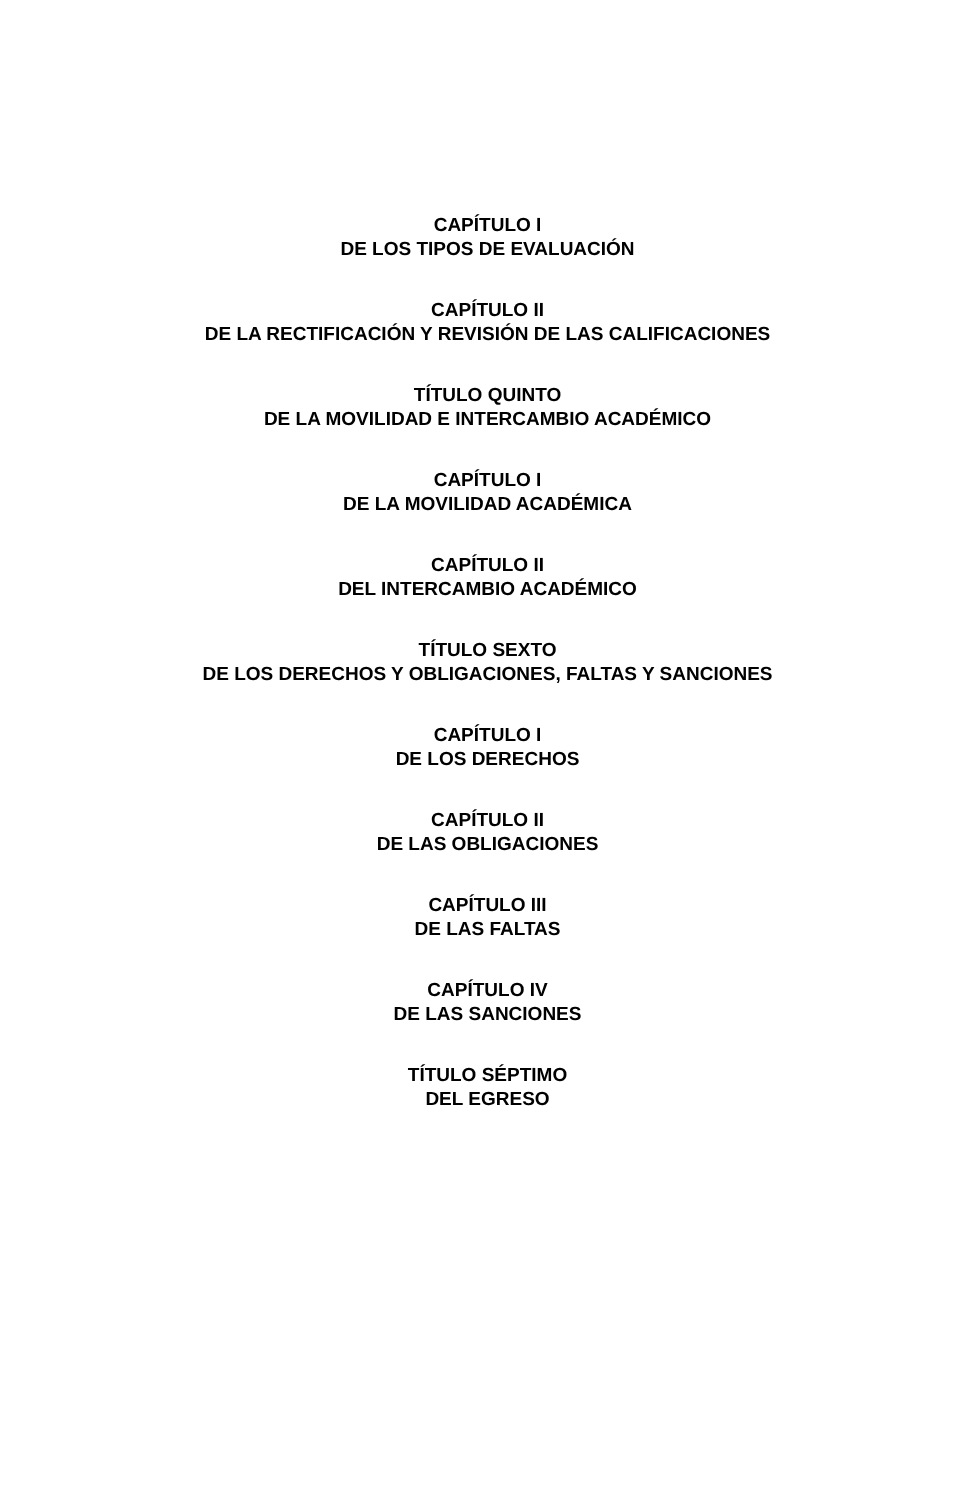CAPÍTULO I
DE LOS TIPOS DE EVALUACIÓN
CAPÍTULO II
DE LA RECTIFICACIÓN Y REVISIÓN DE LAS CALIFICACIONES
TÍTULO QUINTO
DE LA MOVILIDAD E INTERCAMBIO ACADÉMICO
CAPÍTULO I
DE LA MOVILIDAD ACADÉMICA
CAPÍTULO II
DEL INTERCAMBIO ACADÉMICO
TÍTULO SEXTO
DE LOS DERECHOS Y OBLIGACIONES, FALTAS Y SANCIONES
CAPÍTULO I
DE LOS DERECHOS
CAPÍTULO II
DE LAS OBLIGACIONES
CAPÍTULO III
DE LAS FALTAS
CAPÍTULO IV
DE LAS SANCIONES
TÍTULO SÉPTIMO
DEL EGRESO